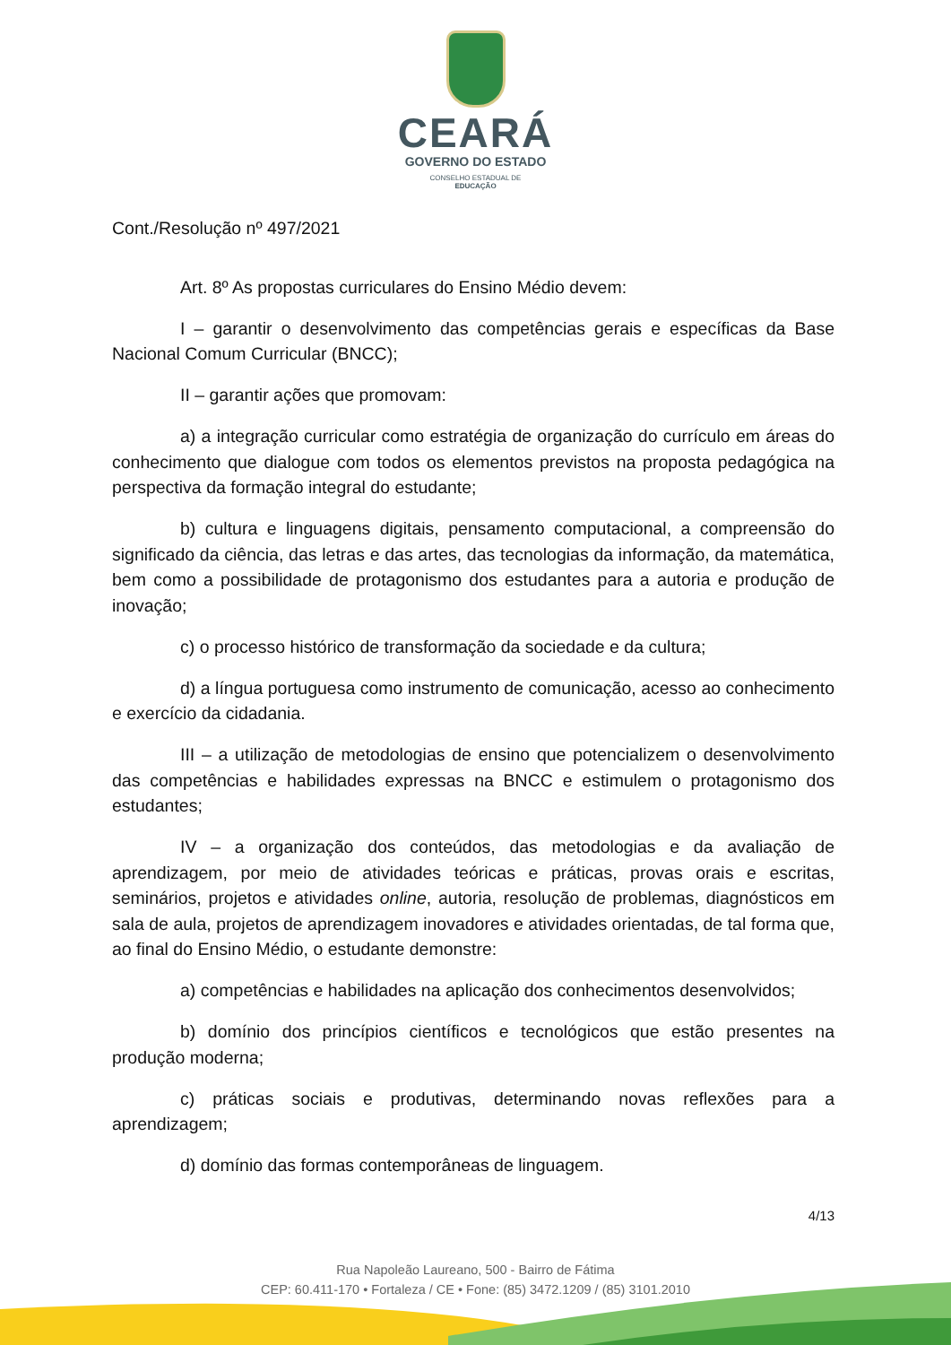CEARÁ
GOVERNO DO ESTADO
CONSELHO ESTADUAL DE
EDUCAÇÃO
Cont./Resolução nº 497/2021
Art. 8º As propostas curriculares do Ensino Médio devem:
I – garantir o desenvolvimento das competências gerais e específicas da Base Nacional Comum Curricular (BNCC);
II – garantir ações que promovam:
a) a integração curricular como estratégia de organização do currículo em áreas do conhecimento que dialogue com todos os elementos previstos na proposta pedagógica na perspectiva da formação integral do estudante;
b) cultura e linguagens digitais, pensamento computacional, a compreensão do significado da ciência, das letras e das artes, das tecnologias da informação, da matemática, bem como a possibilidade de protagonismo dos estudantes para a autoria e produção de inovação;
c) o processo histórico de transformação da sociedade e da cultura;
d) a língua portuguesa como instrumento de comunicação, acesso ao conhecimento e exercício da cidadania.
III – a utilização de metodologias de ensino que potencializem o desenvolvimento das competências e habilidades expressas na BNCC e estimulem o protagonismo dos estudantes;
IV – a organização dos conteúdos, das metodologias e da avaliação de aprendizagem, por meio de atividades teóricas e práticas, provas orais e escritas, seminários, projetos e atividades online, autoria, resolução de problemas, diagnósticos em sala de aula, projetos de aprendizagem inovadores e atividades orientadas, de tal forma que, ao final do Ensino Médio, o estudante demonstre:
a) competências e habilidades na aplicação dos conhecimentos desenvolvidos;
b) domínio dos princípios científicos e tecnológicos que estão presentes na produção moderna;
c) práticas sociais e produtivas, determinando novas reflexões para a aprendizagem;
d) domínio das formas contemporâneas de linguagem.
4/13
Rua Napoleão Laureano, 500 - Bairro de Fátima
CEP: 60.411-170 • Fortaleza / CE • Fone: (85) 3472.1209 / (85) 3101.2010